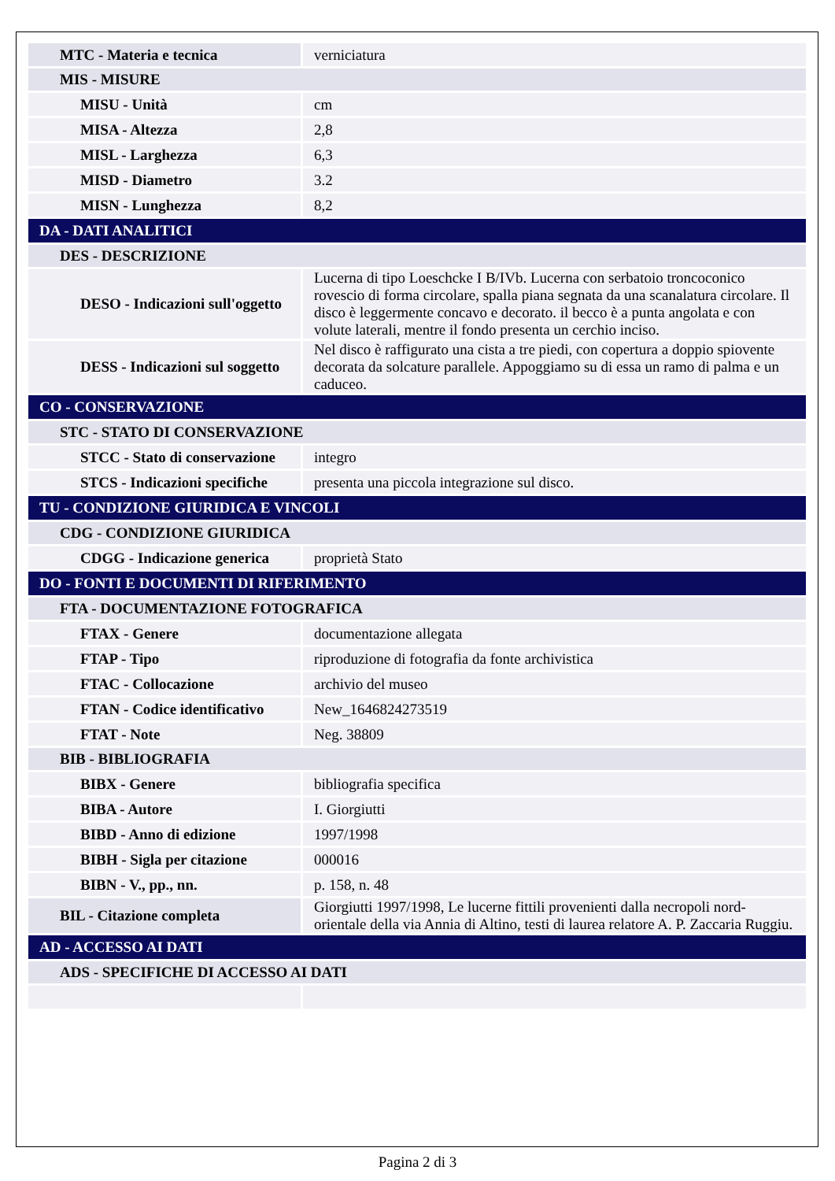| MTC - Materia e tecnica | verniciatura |
| MIS - MISURE | |
| MISU - Unità | cm |
| MISA - Altezza | 2,8 |
| MISL - Larghezza | 6,3 |
| MISD - Diametro | 3.2 |
| MISN - Lunghezza | 8,2 |
| DA - DATI ANALITICI | |
| DES - DESCRIZIONE | |
| DESO - Indicazioni sull'oggetto | Lucerna di tipo Loeschcke I B/IVb. Lucerna con serbatoio troncoconico rovescio di forma circolare, spalla piana segnata da una scanalatura circolare. Il disco è leggermente concavo e decorato. il becco è a punta angolata e con volute laterali, mentre il fondo presenta un cerchio inciso. |
| DESS - Indicazioni sul soggetto | Nel disco è raffigurato una cista a tre piedi, con copertura a doppio spiovente decorata da solcature parallele. Appoggiamo su di essa un ramo di palma e un caduceo. |
| CO - CONSERVAZIONE | |
| STC - STATO DI CONSERVAZIONE | |
| STCC - Stato di conservazione | integro |
| STCS - Indicazioni specifiche | presenta una piccola integrazione sul disco. |
| TU - CONDIZIONE GIURIDICA E VINCOLI | |
| CDG - CONDIZIONE GIURIDICA | |
| CDGG - Indicazione generica | proprietà Stato |
| DO - FONTI E DOCUMENTI DI RIFERIMENTO | |
| FTA - DOCUMENTAZIONE FOTOGRAFICA | |
| FTAX - Genere | documentazione allegata |
| FTAP - Tipo | riproduzione di fotografia da fonte archivistica |
| FTAC - Collocazione | archivio del museo |
| FTAN - Codice identificativo | New_1646824273519 |
| FTAT - Note | Neg. 38809 |
| BIB - BIBLIOGRAFIA | |
| BIBX - Genere | bibliografia specifica |
| BIBA - Autore | I. Giorgiutti |
| BIBD - Anno di edizione | 1997/1998 |
| BIBH - Sigla per citazione | 000016 |
| BIBN - V., pp., nn. | p. 158, n. 48 |
| BIL - Citazione completa | Giorgiutti 1997/1998, Le lucerne fittili provenienti dalla necropoli nord-orientale della via Annia di Altino, testi di laurea relatore A. P. Zaccaria Ruggiu. |
| AD - ACCESSO AI DATI | |
| ADS - SPECIFICHE DI ACCESSO AI DATI | |
Pagina 2 di 3